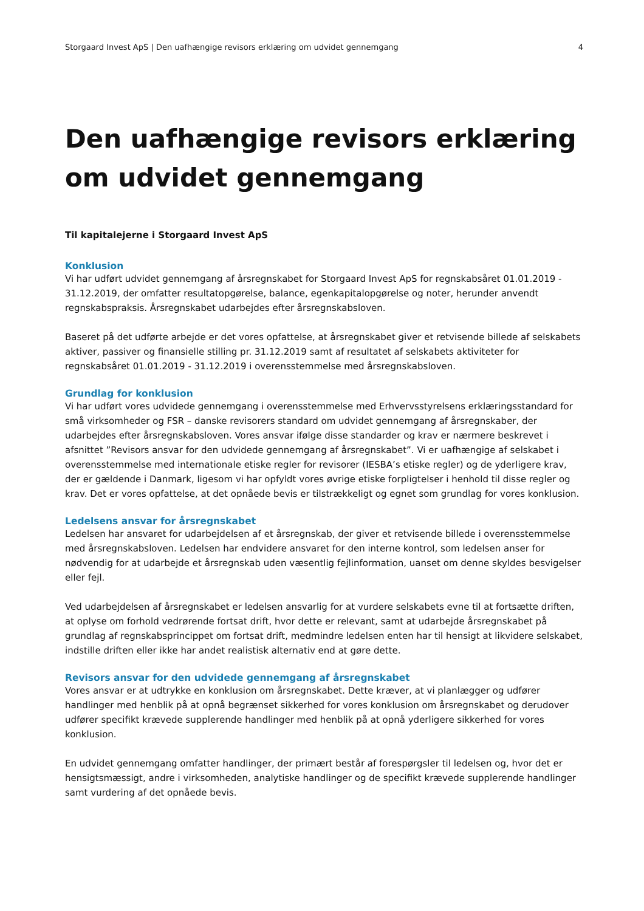Storgaard Invest ApS | Den uafhængige revisors erklæring om udvidet gennemgang 4
Den uafhængige revisors erklæring om udvidet gennemgang
Til kapitalejerne i Storgaard Invest ApS
Konklusion
Vi har udført udvidet gennemgang af årsregnskabet for Storgaard Invest ApS for regnskabsåret 01.01.2019 - 31.12.2019, der omfatter resultatopgørelse, balance, egenkapitalopgørelse og noter, herunder anvendt regnskabspraksis. Årsregnskabet udarbejdes efter årsregnskabsloven.
Baseret på det udførte arbejde er det vores opfattelse, at årsregnskabet giver et retvisende billede af selskabets aktiver, passiver og finansielle stilling pr. 31.12.2019 samt af resultatet af selskabets aktiviteter for regnskabsåret 01.01.2019 - 31.12.2019 i overensstemmelse med årsregnskabsloven.
Grundlag for konklusion
Vi har udført vores udvidede gennemgang i overensstemmelse med Erhvervsstyrelsens erklæringsstandard for små virksomheder og FSR – danske revisorers standard om udvidet gennemgang af årsregnskaber, der udarbejdes efter årsregnskabsloven. Vores ansvar ifølge disse standarder og krav er nærmere beskrevet i afsnittet ”Revisors ansvar for den udvidede gennemgang af årsregnskabet”. Vi er uafhængige af selskabet i overensstemmelse med internationale etiske regler for revisorer (IESBA’s etiske regler) og de yderligere krav, der er gældende i Danmark, ligesom vi har opfyldt vores øvrige etiske forpligtelser i henhold til disse regler og krav. Det er vores opfattelse, at det opnåede bevis er tilstrækkeligt og egnet som grundlag for vores konklusion.
Ledelsens ansvar for årsregnskabet
Ledelsen har ansvaret for udarbejdelsen af et årsregnskab, der giver et retvisende billede i overensstemmelse med årsregnskabsloven. Ledelsen har endvidere ansvaret for den interne kontrol, som ledelsen anser for nødvendig for at udarbejde et årsregnskab uden væsentlig fejlinformation, uanset om denne skyldes besvigelser eller fejl.
Ved udarbejdelsen af årsregnskabet er ledelsen ansvarlig for at vurdere selskabets evne til at fortsætte driften, at oplyse om forhold vedrørende fortsat drift, hvor dette er relevant, samt at udarbejde årsregnskabet på grundlag af regnskabsprincippet om fortsat drift, medmindre ledelsen enten har til hensigt at likvidere selskabet, indstille driften eller ikke har andet realistisk alternativ end at gøre dette.
Revisors ansvar for den udvidede gennemgang af årsregnskabet
Vores ansvar er at udtrykke en konklusion om årsregnskabet. Dette kræver, at vi planlægger og udfører handlinger med henblik på at opnå begrænset sikkerhed for vores konklusion om årsregnskabet og derudover udfører specifikt krævede supplerende handlinger med henblik på at opnå yderligere sikkerhed for vores konklusion.
En udvidet gennemgang omfatter handlinger, der primært består af forespørgsler til ledelsen og, hvor det er hensigtsmæssigt, andre i virksomheden, analytiske handlinger og de specifikt krævede supplerende handlinger samt vurdering af det opnåede bevis.